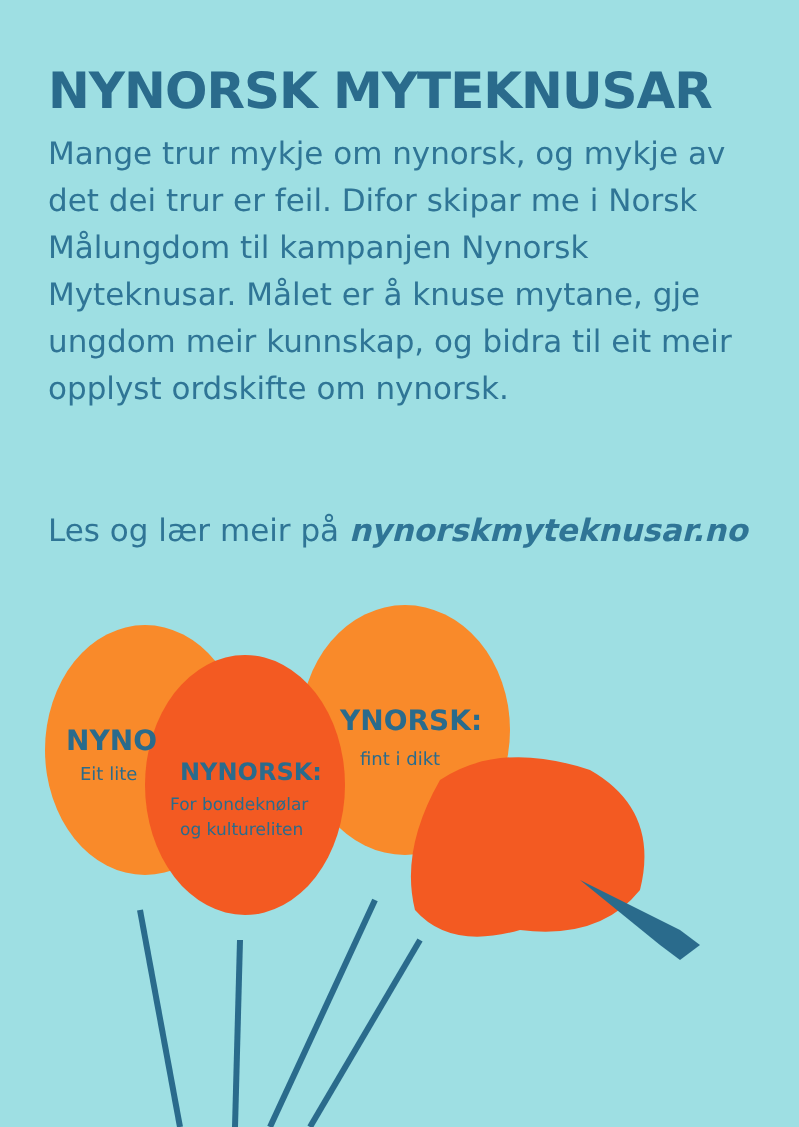NYNORSK MYTEKNUSAR
Mange trur mykje om nynorsk, og mykje av det dei trur er feil. Difor skipar me i Norsk Målungdom til kampanjen Nynorsk Myteknusar. Målet er å knuse mytane, gje ungdom meir kunnskap, og bidra til eit meir opplyst ordskifte om nynorsk.
Les og lær meir på nynorskmyteknusar.no
NYNO
Eit lite
YNORSK:
fint i dikt
NYNORSK:
For bondeknølar
og kultureliten